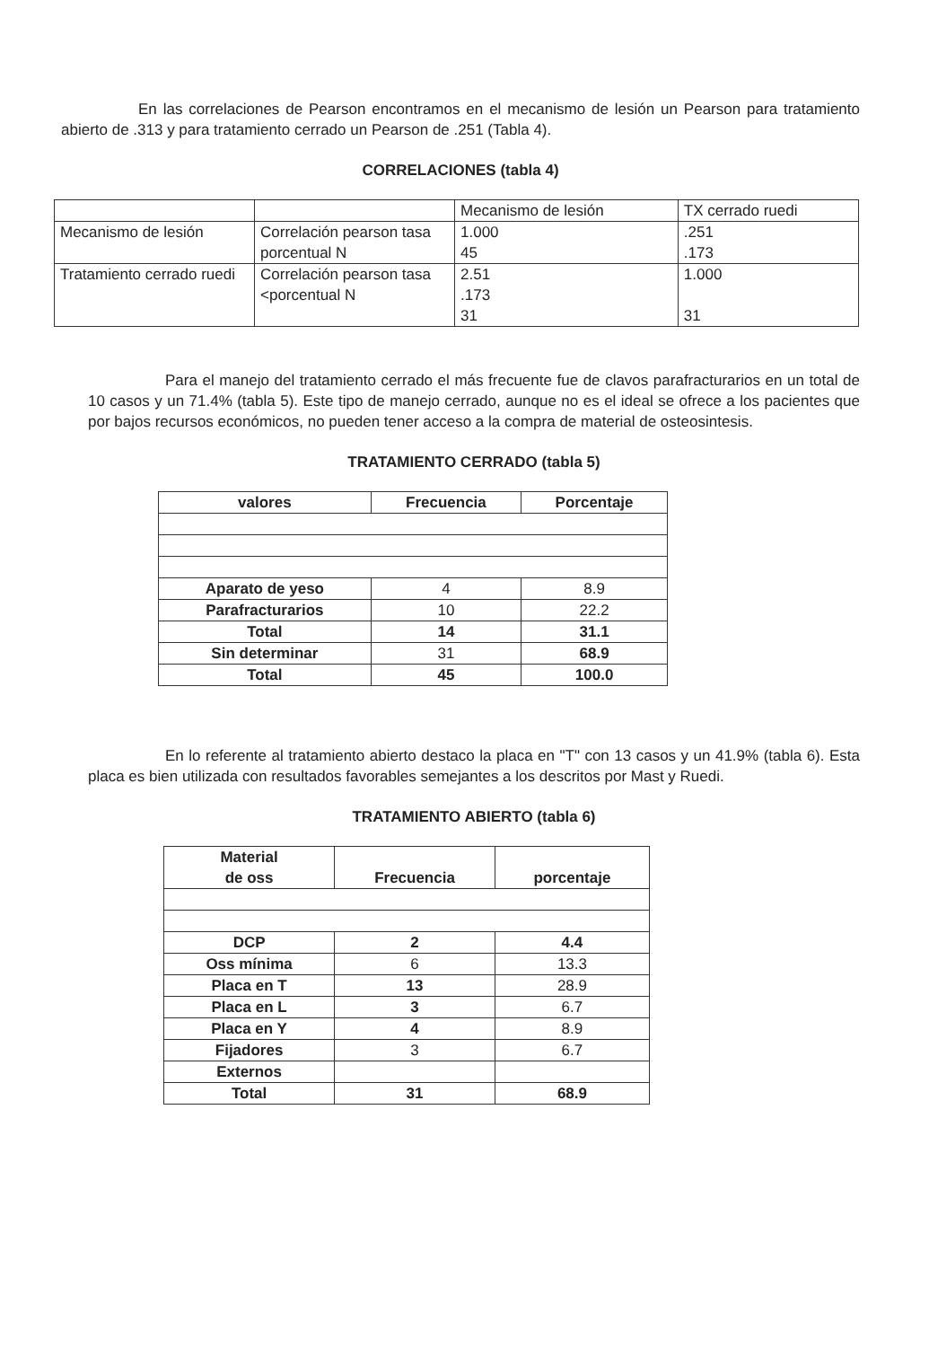En las correlaciones de Pearson encontramos en el mecanismo de lesión un Pearson para tratamiento abierto de .313 y para tratamiento cerrado un Pearson de .251 (Tabla 4).
CORRELACIONES (tabla 4)
| | | Mecanismo de lesión | TX cerrado ruedi |
| Mecanismo de lesión | Correlación pearson tasa porcentual N | 1.000 45 | .251 .173 |
| Tratamiento cerrado ruedi | Correlación pearson tasa <porcentual N | 2.51 .173 31 | 1.000 31 |
Para el manejo del tratamiento cerrado el más frecuente fue de clavos parafracturarios en un total de 10 casos y un 71.4% (tabla 5). Este tipo de manejo cerrado, aunque no es el ideal se ofrece a los pacientes que por bajos recursos económicos, no pueden tener acceso a la compra de material de osteosintesis.
TRATAMIENTO CERRADO (tabla 5)
| valores | Frecuencia | Porcentaje |
| --- | --- | --- |
| Aparato de yeso | 4 | 8.9 |
| Parafracturarios | 10 | 22.2 |
| Total | 14 | 31.1 |
| Sin determinar | 31 | 68.9 |
| Total | 45 | 100.0 |
En lo referente al tratamiento abierto destaco la placa en "T" con 13 casos y un 41.9% (tabla 6). Esta placa es bien utilizada con resultados favorables semejantes a los descritos por Mast y Ruedi.
TRATAMIENTO ABIERTO (tabla 6)
| Material de oss | Frecuencia | porcentaje |
| --- | --- | --- |
| DCP | 2 | 4.4 |
| Oss mínima | 6 | 13.3 |
| Placa en T | 13 | 28.9 |
| Placa en L | 3 | 6.7 |
| Placa en Y | 4 | 8.9 |
| Fijadores | 3 | 6.7 |
| Externos | | |
| Total | 31 | 68.9 |